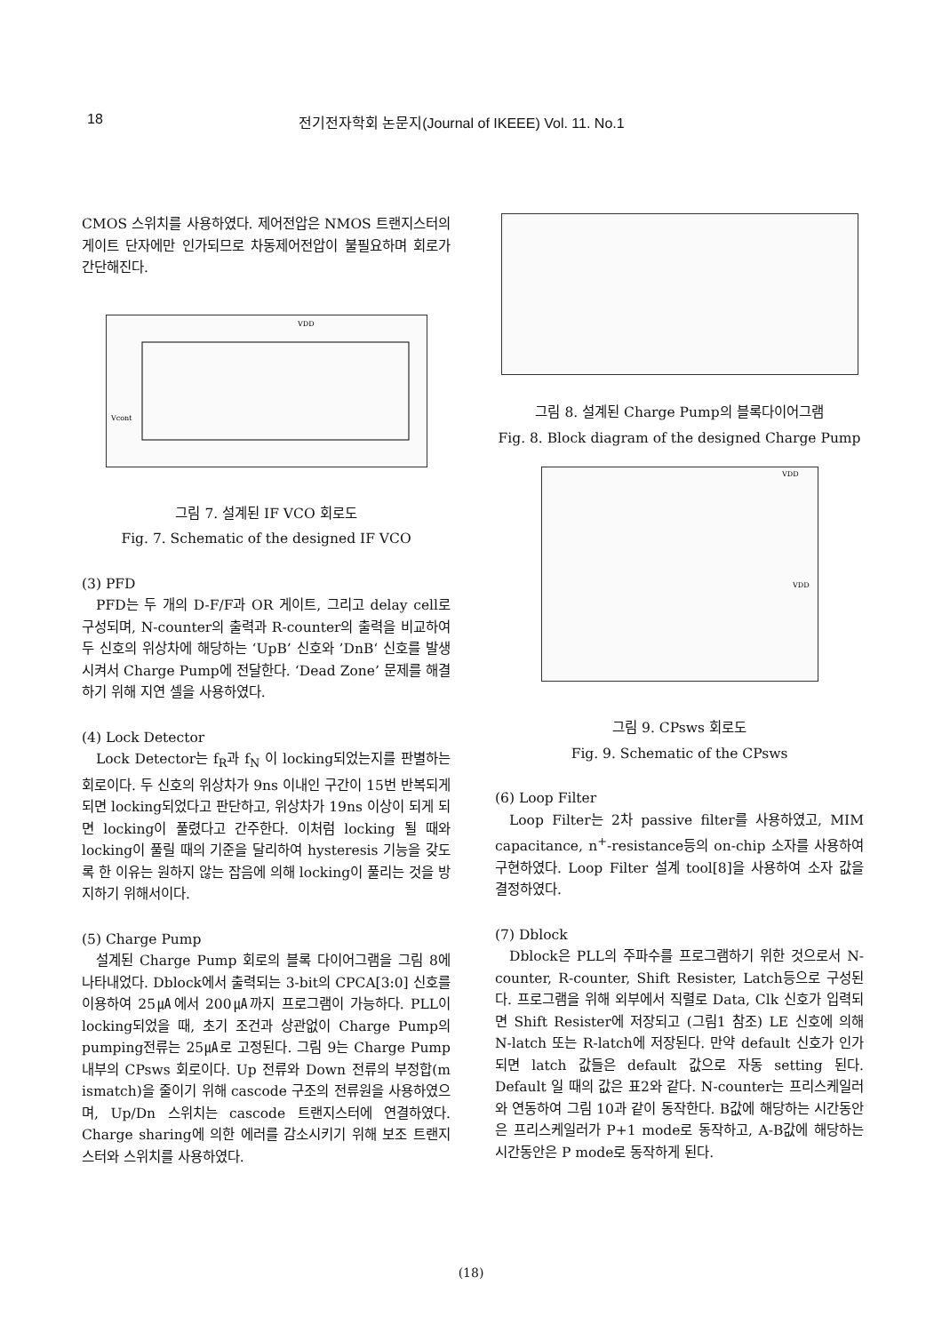18 전기전자학회 논문지(Journal of IKEEE) Vol. 11. No.1
CMOS 스위치를 사용하였다. 제어전압은 NMOS 트랜지스터의 게이트 단자에만 인가되므로 차동제어전압이 불필요하며 회로가 간단해진다.
VDD
Vcont
그림 7. 설계된 IF VCO 회로도
Fig. 7. Schematic of the designed IF VCO
(3) PFD
PFD는 두 개의 D-F/F과 OR 게이트, 그리고 delay cell로 구성되며, N-counter의 출력과 R-counter의 출력을 비교하여 두 신호의 위상차에 해당하는 ‘UpB’ 신호와 ’DnB‘ 신호를 발생시켜서 Charge Pump에 전달한다. ‘Dead Zone’ 문제를 해결하기 위해 지연 셀을 사용하였다.
(4) Lock Detector
Lock Detector는 f<sub>R</sub>과 f<sub>N</sub> 이 locking되었는지를 판별하는 회로이다. 두 신호의 위상차가 9ns 이내인 구간이 15번 반복되게 되면 locking되었다고 판단하고, 위상차가 19ns 이상이 되게 되면 locking이 풀렸다고 간주한다. 이처럼 locking 될 때와 locking이 풀릴 때의 기준을 달리하여 hysteresis 기능을 갖도록 한 이유는 원하지 않는 잡음에 의해 locking이 풀리는 것을 방지하기 위해서이다.
(5) Charge Pump
설계된 Charge Pump 회로의 블록 다이어그램을 그림 8에 나타내었다. Dblock에서 출력되는 3-bit의 CPCA[3:0] 신호를 이용하여 25㎂에서 200㎂까지 프로그램이 가능하다. PLL이 locking되었을 때, 초기 조건과 상관없이 Charge Pump의 pumping전류는 25㎂로 고정된다. 그림 9는 Charge Pump 내부의 CPsws 회로이다. Up 전류와 Down 전류의 부정합(m ismatch)을 줄이기 위해 cascode 구조의 전류원을 사용하였으며, Up/Dn 스위치는 cascode 트랜지스터에 연결하였다. Charge sharing에 의한 에러를 감소시키기 위해 보조 트랜지스터와 스위치를 사용하였다.
그림 8. 설계된 Charge Pump의 블록다이어그램
Fig. 8. Block diagram of the designed Charge Pump
VDD
VDD
그림 9. CPsws 회로도
Fig. 9. Schematic of the CPsws
(6) Loop Filter
Loop Filter는 2차 passive filter를 사용하였고, MIM capacitance, n<sup>+</sup>-resistance등의 on-chip 소자를 사용하여 구현하였다. Loop Filter 설계 tool[8]을 사용하여 소자 값을 결정하였다.
(7) Dblock
Dblock은 PLL의 주파수를 프로그램하기 위한 것으로서 N-counter, R-counter, Shift Resister, Latch등으로 구성된다. 프로그램을 위해 외부에서 직렬로 Data, Clk 신호가 입력되면 Shift Resister에 저장되고 (그림1 참조) LE 신호에 의해 N-latch 또는 R-latch에 저장된다. 만약 default 신호가 인가되면 latch 값들은 default 값으로 자동 setting 된다. Default 일 때의 값은 표2와 같다. N-counter는 프리스케일러와 연동하여 그림 10과 같이 동작한다. B값에 해당하는 시간동안은 프리스케일러가 P+1 mode로 동작하고, A-B값에 해당하는 시간동안은 P mode로 동작하게 된다.
(18)